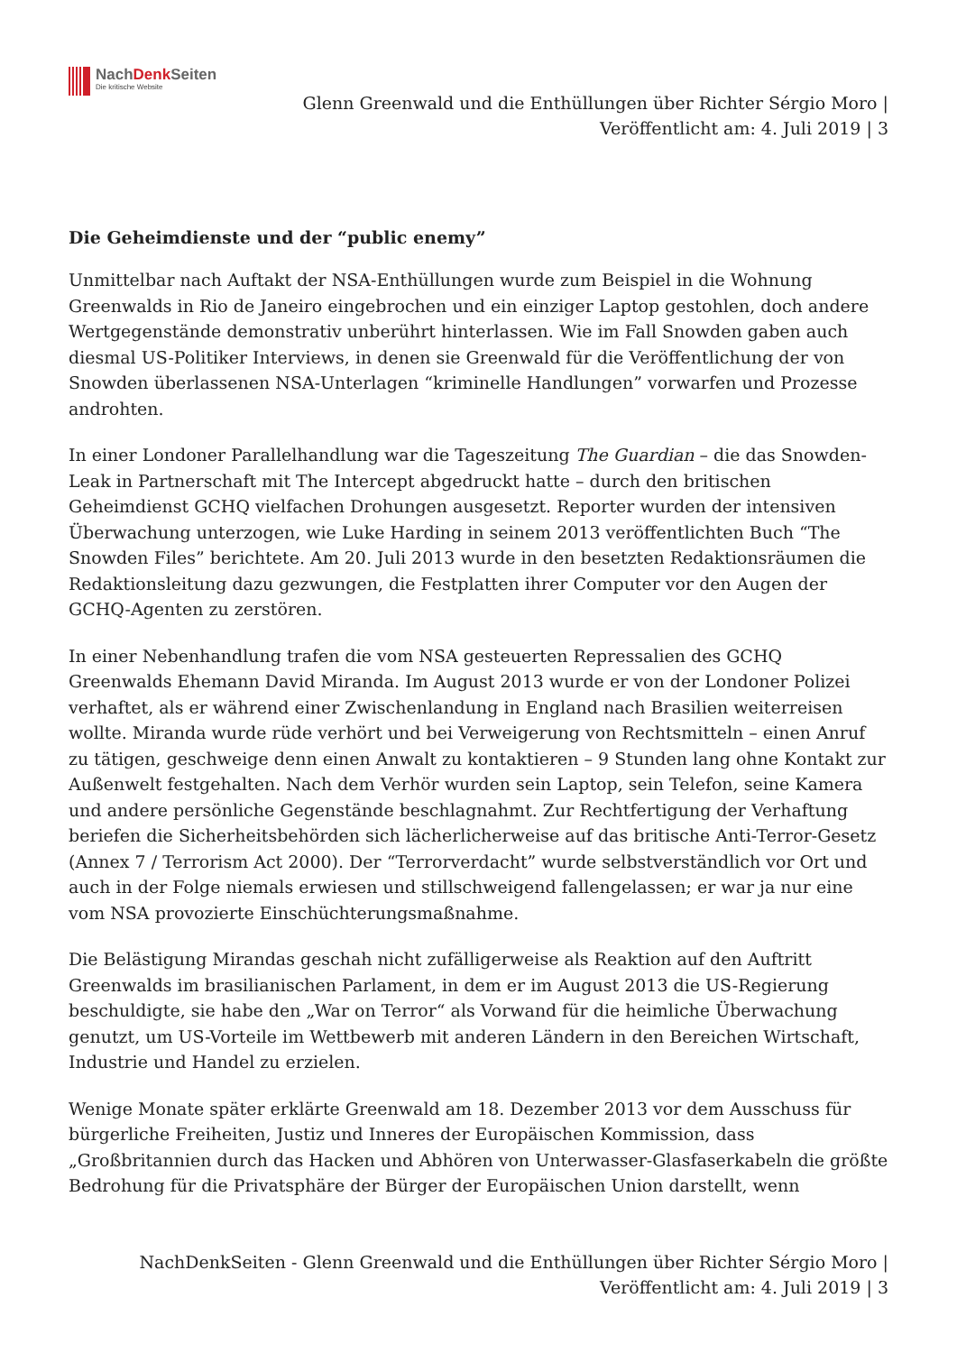NachDenk Seiten
Die kritische Website
Glenn Greenwald und die Enthüllungen über Richter Sérgio Moro |
Veröffentlicht am: 4. Juli 2019 | 3
Die Geheimdienste und der “public enemy”
Unmittelbar nach Auftakt der NSA-Enthüllungen wurde zum Beispiel in die Wohnung Greenwalds in Rio de Janeiro eingebrochen und ein einziger Laptop gestohlen, doch andere Wertgegenstände demonstrativ unberührt hinterlassen. Wie im Fall Snowden gaben auch diesmal US-Politiker Interviews, in denen sie Greenwald für die Veröffentlichung der von Snowden überlassenen NSA-Unterlagen “kriminelle Handlungen” vorwarfen und Prozesse androhten.
In einer Londoner Parallelhandlung war die Tageszeitung The Guardian – die das Snowden-Leak in Partnerschaft mit The Intercept abgedruckt hatte – durch den britischen Geheimdienst GCHQ vielfachen Drohungen ausgesetzt. Reporter wurden der intensiven Überwachung unterzogen, wie Luke Harding in seinem 2013 veröffentlichten Buch “The Snowden Files” berichtete. Am 20. Juli 2013 wurde in den besetzten Redaktionsräumen die Redaktionsleitung dazu gezwungen, die Festplatten ihrer Computer vor den Augen der GCHQ-Agenten zu zerstören.
In einer Nebenhandlung trafen die vom NSA gesteuerten Repressalien des GCHQ Greenwalds Ehemann David Miranda. Im August 2013 wurde er von der Londoner Polizei verhaftet, als er während einer Zwischenlandung in England nach Brasilien weiterreisen wollte. Miranda wurde rüde verhört und bei Verweigerung von Rechtsmitteln – einen Anruf zu tätigen, geschweige denn einen Anwalt zu kontaktieren – 9 Stunden lang ohne Kontakt zur Außenwelt festgehalten. Nach dem Verhör wurden sein Laptop, sein Telefon, seine Kamera und andere persönliche Gegenstände beschlagnahmt. Zur Rechtfertigung der Verhaftung beriefen die Sicherheitsbehörden sich lächerlicherweise auf das britische Anti-Terror-Gesetz (Annex 7 / Terrorism Act 2000). Der “Terrorverdacht” wurde selbstverständlich vor Ort und auch in der Folge niemals erwiesen und stillschweigend fallengelassen; er war ja nur eine vom NSA provozierte Einschüchterungsmaßnahme.
Die Belästigung Mirandas geschah nicht zufälligerweise als Reaktion auf den Auftritt Greenwalds im brasilianischen Parlament, in dem er im August 2013 die US-Regierung beschuldigte, sie habe den „War on Terror“ als Vorwand für die heimliche Überwachung genutzt, um US-Vorteile im Wettbewerb mit anderen Ländern in den Bereichen Wirtschaft, Industrie und Handel zu erzielen.
Wenige Monate später erklärte Greenwald am 18. Dezember 2013 vor dem Ausschuss für bürgerliche Freiheiten, Justiz und Inneres der Europäischen Kommission, dass „Großbritannien durch das Hacken und Abhören von Unterwasser-Glasfaserkabeln die größte Bedrohung für die Privatsphäre der Bürger der Europäischen Union darstellt, wenn
NachDenkSeiten - Glenn Greenwald und die Enthüllungen über Richter Sérgio Moro |
Veröffentlicht am: 4. Juli 2019 | 3